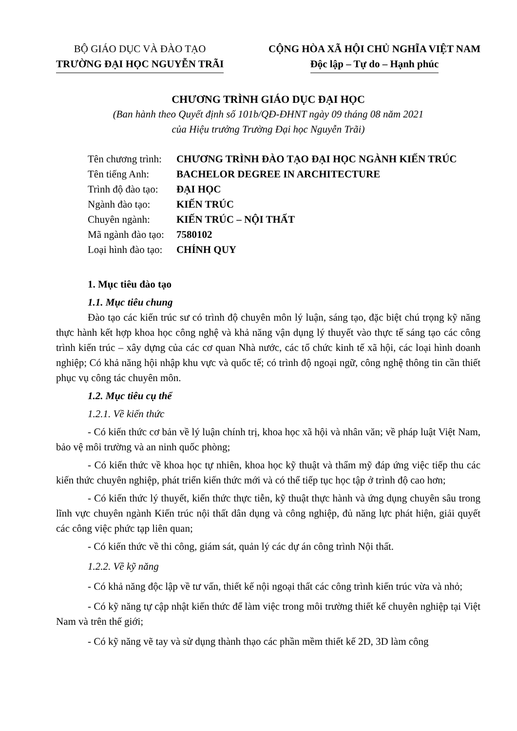BỘ GIÁO DỤC VÀ ĐÀO TẠO
TRƯỜNG ĐẠI HỌC NGUYỄN TRÃI
CỘNG HÒA XÃ HỘI CHỦ NGHĨA VIỆT NAM
Độc lập – Tự do – Hạnh phúc
CHƯƠNG TRÌNH GIÁO DỤC ĐẠI HỌC
(Ban hành theo Quyết định số 101b/QĐ-ĐHNT ngày 09 tháng 08 năm 2021
của Hiệu trưởng Trường Đại học Nguyễn Trãi)
| Tên chương trình: | CHƯƠNG TRÌNH ĐÀO TẠO ĐẠI HỌC NGÀNH KIẾN TRÚC |
| Tên tiếng Anh: | BACHELOR DEGREE IN ARCHITECTURE |
| Trình độ đào tạo: | ĐẠI HỌC |
| Ngành đào tạo: | KIẾN TRÚC |
| Chuyên ngành: | KIẾN TRÚC – NỘI THẤT |
| Mã ngành đào tạo: | 7580102 |
| Loại hình đào tạo: | CHÍNH QUY |
1. Mục tiêu đào tạo
1.1. Mục tiêu chung
Đào tạo các kiến trúc sư có trình độ chuyên môn lý luận, sáng tạo, đặc biệt chú trọng kỹ năng thực hành kết hợp khoa học công nghệ và khả năng vận dụng lý thuyết vào thực tế sáng tạo các công trình kiến trúc – xây dựng của các cơ quan Nhà nước, các tổ chức kinh tế xã hội, các loại hình doanh nghiệp; Có khả năng hội nhập khu vực và quốc tế; có trình độ ngoại ngữ, công nghệ thông tin cần thiết phục vụ công tác chuyên môn.
1.2. Mục tiêu cụ thể
1.2.1. Về kiến thức
- Có kiến thức cơ bản về lý luận chính trị, khoa học xã hội và nhân văn; về pháp luật Việt Nam, bảo vệ môi trường và an ninh quốc phòng;
- Có kiến thức về khoa học tự nhiên, khoa học kỹ thuật và thẩm mỹ đáp ứng việc tiếp thu các kiến thức chuyên nghiệp, phát triển kiến thức mới và có thể tiếp tục học tập ở trình độ cao hơn;
- Có kiến thức lý thuyết, kiến thức thực tiễn, kỹ thuật thực hành và ứng dụng chuyên sâu trong lĩnh vực chuyên ngành Kiến trúc nội thất dân dụng và công nghiệp, đủ năng lực phát hiện, giải quyết các công việc phức tạp liên quan;
- Có kiến thức về thi công, giám sát, quản lý các dự án công trình Nội thất.
1.2.2. Về kỹ năng
- Có khả năng độc lập về tư vấn, thiết kế nội ngoại thất các công trình kiến trúc vừa và nhỏ;
- Có kỹ năng tự cập nhật kiến thức để làm việc trong môi trường thiết kế chuyên nghiệp tại Việt Nam và trên thế giới;
- Có kỹ năng vẽ tay và sử dụng thành thạo các phần mềm thiết kế 2D, 3D làm công